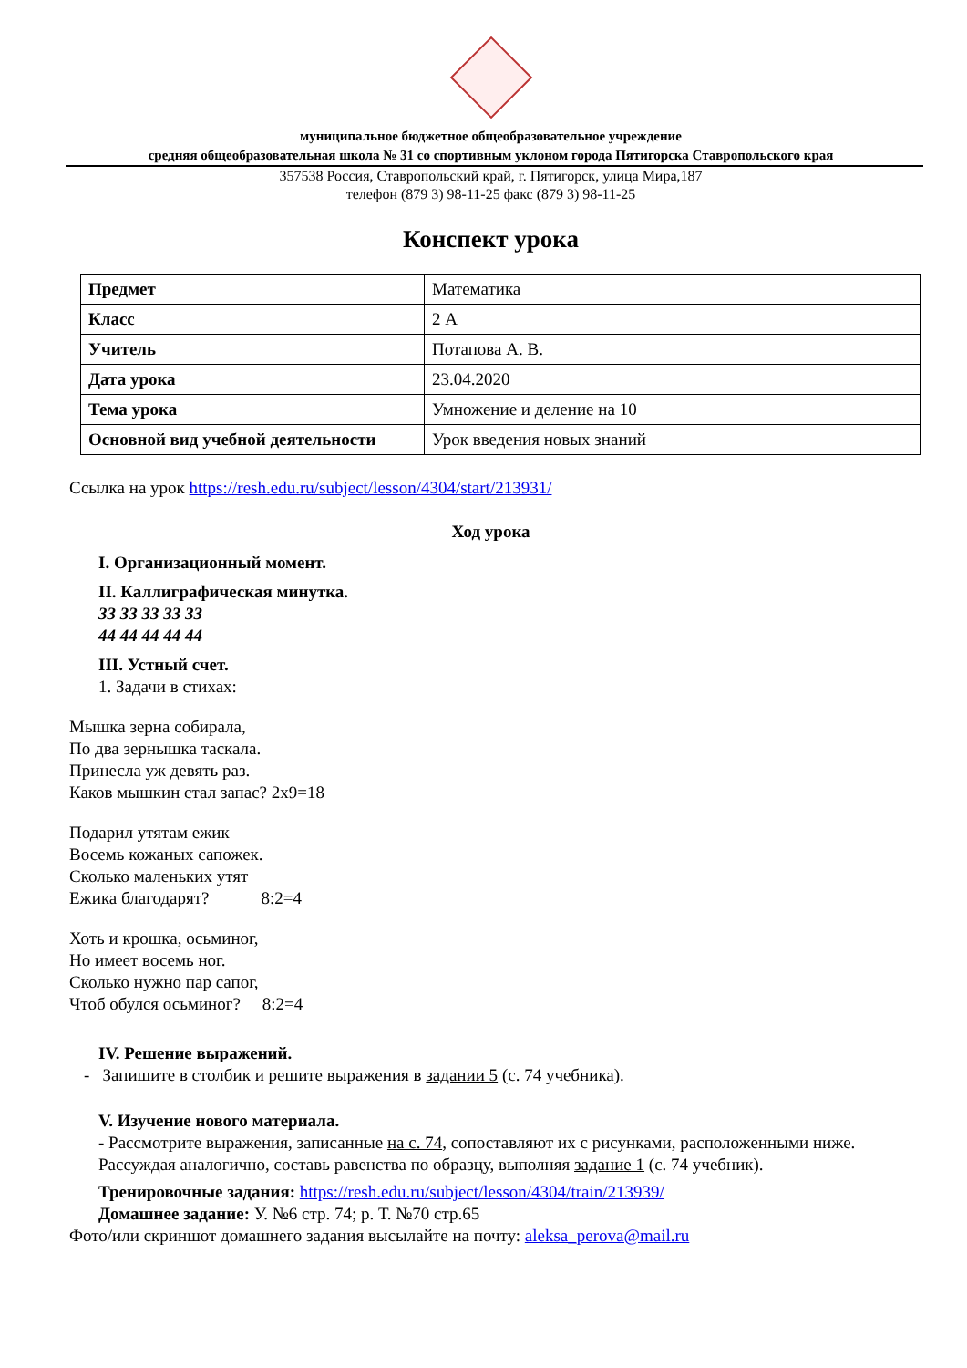муниципальное бюджетное общеобразовательное учреждение
средняя общеобразовательная школа № 31 со спортивным уклоном города Пятигорска Ставропольского края
357538 Россия, Ставропольский край, г. Пятигорск, улица Мира,187
телефон (879 3) 98-11-25 факс (879 3) 98-11-25
Конспект урока
| Предмет | Математика |
| Класс | 2 А |
| Учитель | Потапова А. В. |
| Дата урока | 23.04.2020 |
| Тема урока | Умножение и деление на 10 |
| Основной вид учебной деятельности | Урок введения новых знаний |
Ссылка на урок https://resh.edu.ru/subject/lesson/4304/start/213931/
Ход урока
I. Организационный момент.
II. Каллиграфическая минутка.
33 33 33 33 33
44 44 44 44 44
III. Устный счет.
1. Задачи в стихах:
Мышка зерна собирала,
По два зернышка таскала.
Принесла уж девять раз.
Каков мышкин стал запас? 2х9=18
Подарил утятам ежик
Восемь кожаных сапожек.
Сколько маленьких утят
Ежика благодарят? 8:2=4
Хоть и крошка, осьминог,
Но имеет восемь ног.
Сколько нужно пар сапог,
Чтоб обулся осьминог? 8:2=4
IV. Решение выражений.
- Запишите в столбик и решите выражения в задании 5 (с. 74 учебника).
V. Изучение нового материала.
- Рассмотрите выражения, записанные на с. 74, сопоставляют их с рисунками, расположенными ниже.
Рассуждая аналогично, составь равенства по образцу, выполняя задание 1 (с. 74 учебник).
Тренировочные задания: https://resh.edu.ru/subject/lesson/4304/train/213939/
Домашнее задание: У. №6 стр. 74; р. Т. №70 стр.65
Фото/или скриншот домашнего задания высылайте на почту: aleksa_perova@mail.ru